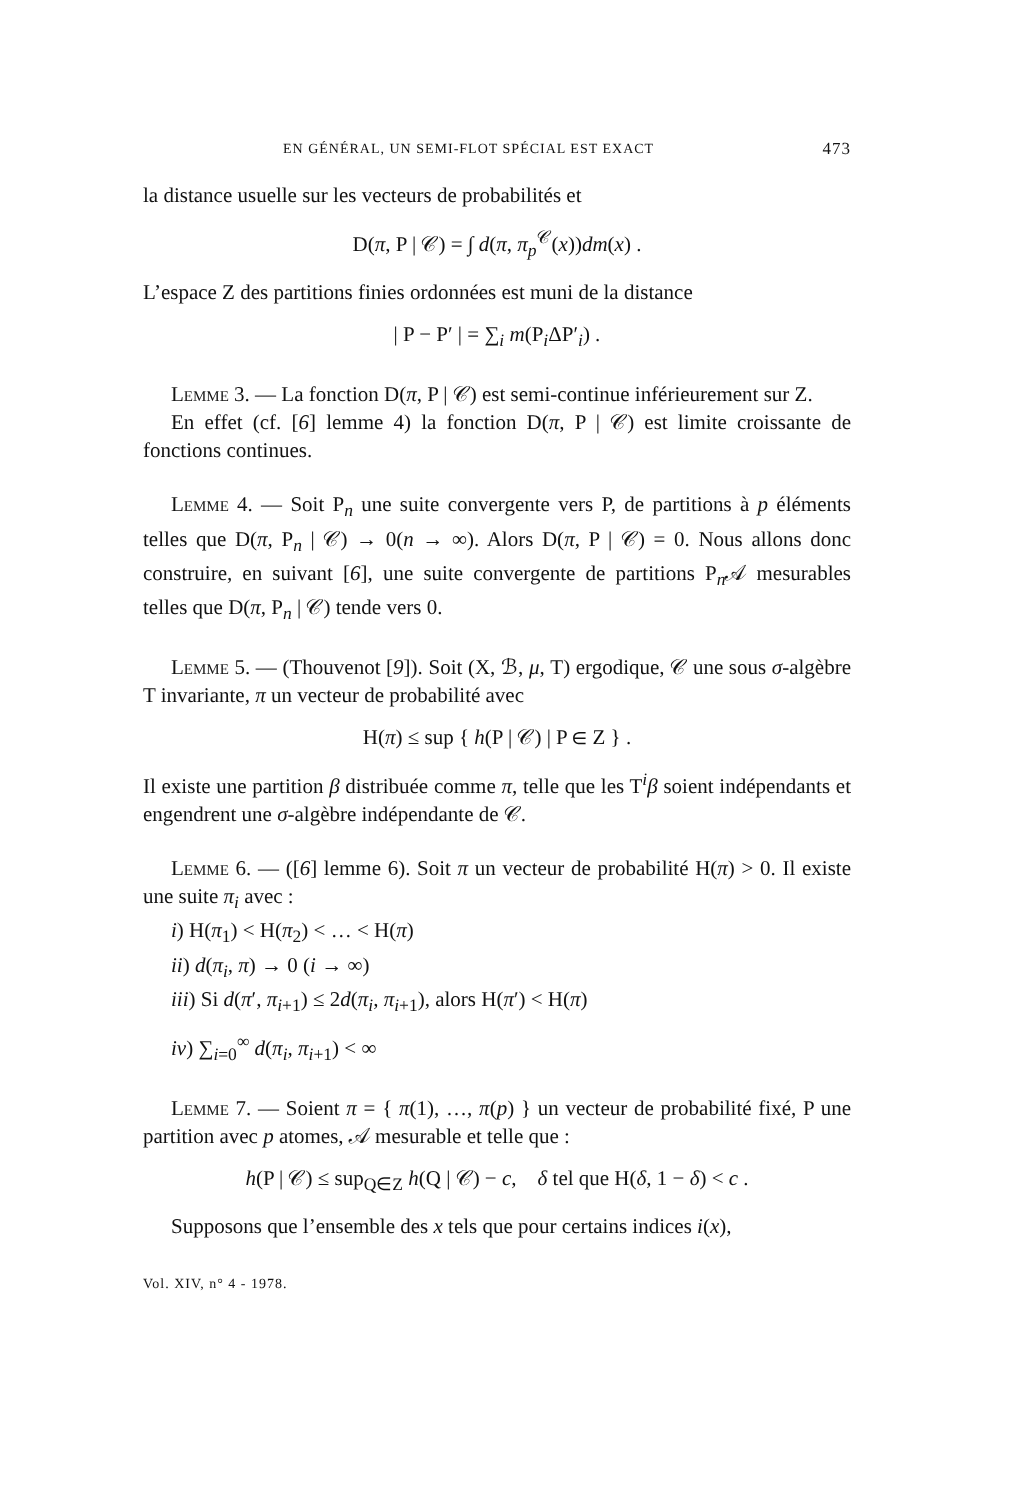EN GÉNÉRAL, UN SEMI-FLOT SPÉCIAL EST EXACT 473
la distance usuelle sur les vecteurs de probabilités et
D(π, P | 𝒞) = ∫ d(π, π<sub>p</sub><sup>𝒞</sup>(x))dm(x) .
L’espace Z des partitions finies ordonnées est muni de la distance
| P − P′ | = ∑<sub>i</sub> m(P<sub>i</sub>ΔP′<sub>i</sub>) .
Lemme 3. — La fonction D(π, P | 𝒞) est semi-continue inférieurement sur Z.
En effet (cf. [6] lemme 4) la fonction D(π, P | 𝒞) est limite croissante de fonctions continues.
Lemme 4. — Soit P<sub>n</sub> une suite convergente vers P, de partitions à p éléments telles que D(π, P<sub>n</sub> | 𝒞) → 0(n → ∞). Alors D(π, P | 𝒞) = 0. Nous allons donc construire, en suivant [6], une suite convergente de partitions P<sub>n</sub>𝒜 mesurables telles que D(π, P<sub>n</sub> | 𝒞) tende vers 0.
Lemme 5. — (Thouvenot [9]). Soit (X, ℬ, μ, T) ergodique, 𝒞 une sous σ-algèbre T invariante, π un vecteur de probabilité avec
H(π) ≤ sup { h(P | 𝒞) | P ∈ Z } .
Il existe une partition β distribuée comme π, telle que les T<sup>i</sup>β soient indépendants et engendrent une σ-algèbre indépendante de 𝒞.
Lemme 6. — ([6] lemme 6). Soit π un vecteur de probabilité H(π) > 0. Il existe une suite π<sub>i</sub> avec :
i) H(π<sub>1</sub>) < H(π<sub>2</sub>) < … < H(π)
ii) d(π<sub>i</sub>, π) → 0 (i → ∞)
iii) Si d(π′, π<sub>i+1</sub>) ≤ 2d(π<sub>i</sub>, π<sub>i+1</sub>), alors H(π′) < H(π)
iv) ∑<sub>i=0</sub><sup>∞</sup> d(π<sub>i</sub>, π<sub>i+1</sub>) < ∞
Lemme 7. — Soient π = { π(1), …, π(p) } un vecteur de probabilité fixé, P une partition avec p atomes, 𝒜 mesurable et telle que :
h(P | 𝒞) ≤ sup<sub>Q∈Z</sub> h(Q | 𝒞) − c, δ tel que H(δ, 1 − δ) < c .
Supposons que l’ensemble des x tels que pour certains indices i(x),
Vol. XIV, n° 4 - 1978.